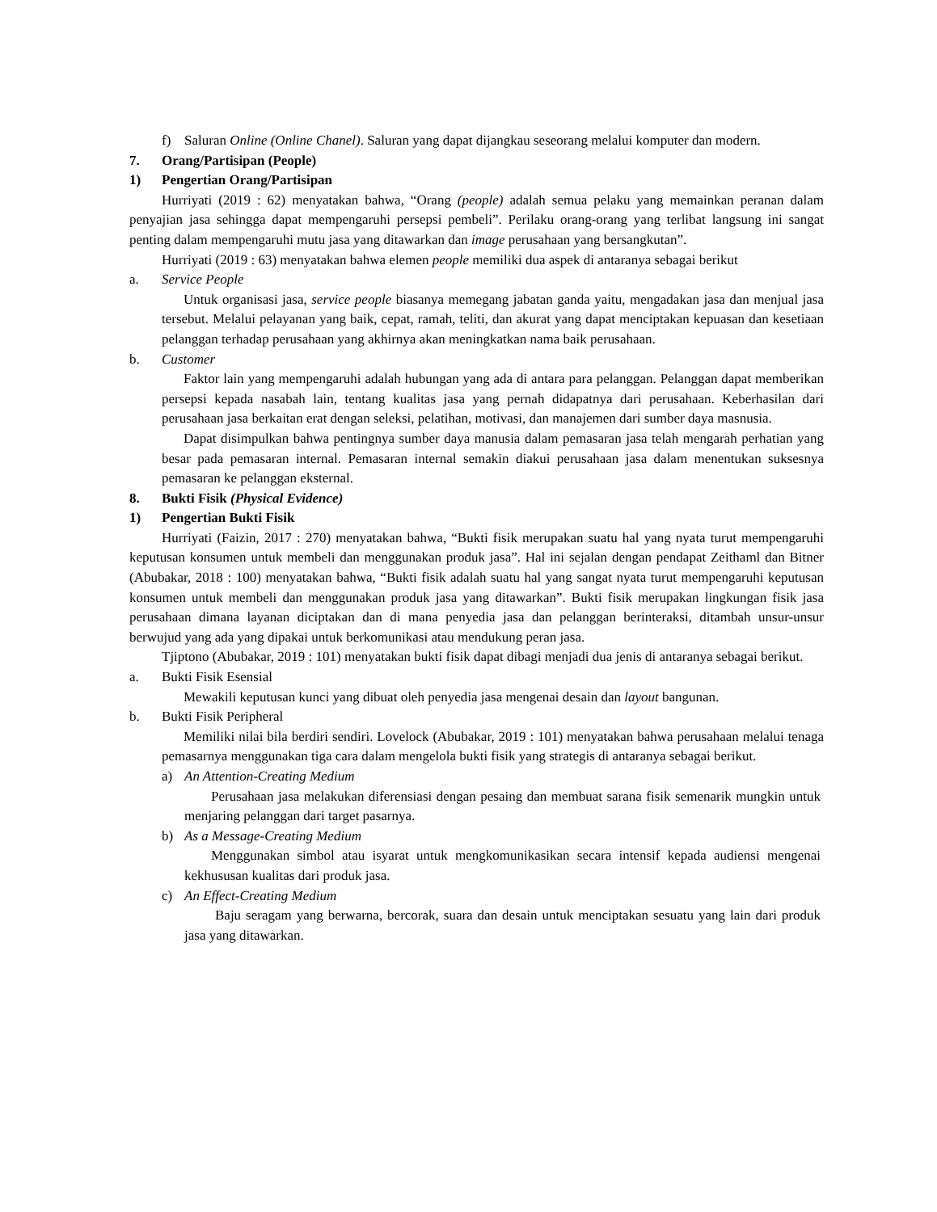f) Saluran Online (Online Chanel). Saluran yang dapat dijangkau seseorang melalui komputer dan modern.
7. Orang/Partisipan (People)
1) Pengertian Orang/Partisipan
Hurriyati (2019 : 62) menyatakan bahwa, “Orang (people) adalah semua pelaku yang memainkan peranan dalam penyajian jasa sehingga dapat mempengaruhi persepsi pembeli”. Perilaku orang-orang yang terlibat langsung ini sangat penting dalam mempengaruhi mutu jasa yang ditawarkan dan image perusahaan yang bersangkutan”.
Hurriyati (2019 : 63) menyatakan bahwa elemen people memiliki dua aspek di antaranya sebagai berikut
a. Service People
Untuk organisasi jasa, service people biasanya memegang jabatan ganda yaitu, mengadakan jasa dan menjual jasa tersebut. Melalui pelayanan yang baik, cepat, ramah, teliti, dan akurat yang dapat menciptakan kepuasan dan kesetiaan pelanggan terhadap perusahaan yang akhirnya akan meningkatkan nama baik perusahaan.
b. Customer
Faktor lain yang mempengaruhi adalah hubungan yang ada di antara para pelanggan. Pelanggan dapat memberikan persepsi kepada nasabah lain, tentang kualitas jasa yang pernah didapatnya dari perusahaan. Keberhasilan dari perusahaan jasa berkaitan erat dengan seleksi, pelatihan, motivasi, dan manajemen dari sumber daya masnusia.
Dapat disimpulkan bahwa pentingnya sumber daya manusia dalam pemasaran jasa telah mengarah perhatian yang besar pada pemasaran internal. Pemasaran internal semakin diakui perusahaan jasa dalam menentukan suksesnya pemasaran ke pelanggan eksternal.
8. Bukti Fisik (Physical Evidence)
1) Pengertian Bukti Fisik
Hurriyati (Faizin, 2017 : 270) menyatakan bahwa, “Bukti fisik merupakan suatu hal yang nyata turut mempengaruhi keputusan konsumen untuk membeli dan menggunakan produk jasa”. Hal ini sejalan dengan pendapat Zeithaml dan Bitner (Abubakar, 2018 : 100) menyatakan bahwa, “Bukti fisik adalah suatu hal yang sangat nyata turut mempengaruhi keputusan konsumen untuk membeli dan menggunakan produk jasa yang ditawarkan”. Bukti fisik merupakan lingkungan fisik jasa perusahaan dimana layanan diciptakan dan di mana penyedia jasa dan pelanggan berinteraksi, ditambah unsur-unsur berwujud yang ada yang dipakai untuk berkomunikasi atau mendukung peran jasa.
Tjiptono (Abubakar, 2019 : 101) menyatakan bukti fisik dapat dibagi menjadi dua jenis di antaranya sebagai berikut.
a. Bukti Fisik Esensial
Mewakili keputusan kunci yang dibuat oleh penyedia jasa mengenai desain dan layout bangunan.
b. Bukti Fisik Peripheral
Memiliki nilai bila berdiri sendiri. Lovelock (Abubakar, 2019 : 101) menyatakan bahwa perusahaan melalui tenaga pemasarnya menggunakan tiga cara dalam mengelola bukti fisik yang strategis di antaranya sebagai berikut.
a) An Attention-Creating Medium
Perusahaan jasa melakukan diferensiasi dengan pesaing dan membuat sarana fisik semenarik mungkin untuk menjaring pelanggan dari target pasarnya.
b) As a Message-Creating Medium
Menggunakan simbol atau isyarat untuk mengkomunikasikan secara intensif kepada audiensi mengenai kekhususan kualitas dari produk jasa.
c) An Effect-Creating Medium
Baju seragam yang berwarna, bercorak, suara dan desain untuk menciptakan sesuatu yang lain dari produk jasa yang ditawarkan.